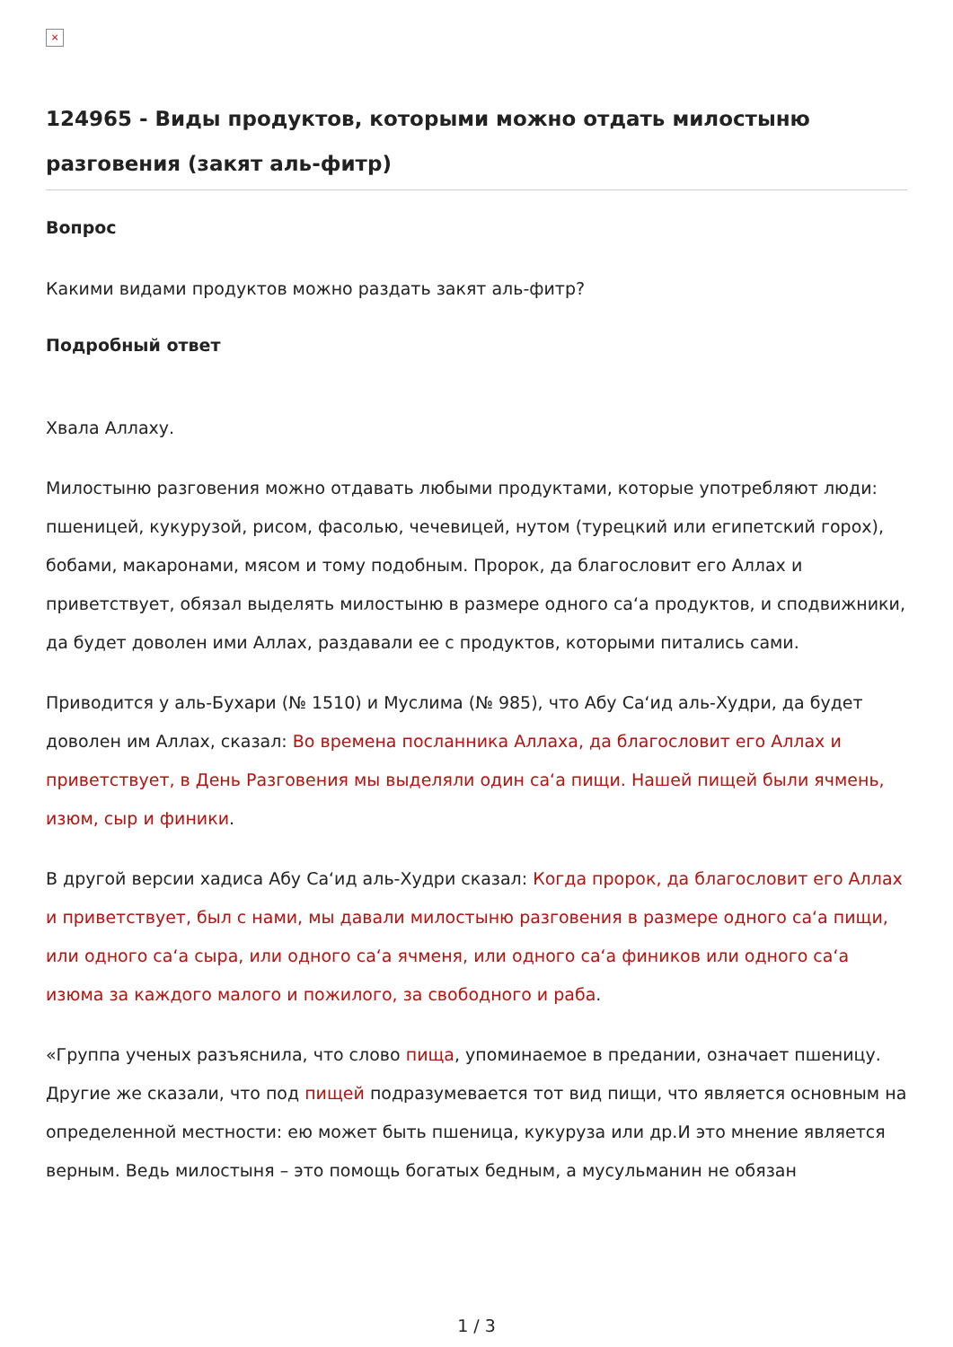×
124965 - Виды продуктов, которыми можно отдать милостыню разговения (закят аль-фитр)
Вопрос
Какими видами продуктов можно раздать закят аль-фитр?
Подробный ответ
Хвала Аллаху.
Милостыню разговения можно отдавать любыми продуктами, которые употребляют люди: пшеницей, кукурузой, рисом, фасолью, чечевицей, нутом (турецкий или египетский горох), бобами, макаронами, мясом и тому подобным. Пророк, да благословит его Аллах и приветствует, обязал выделять милостыню в размере одного саʻа продуктов, и сподвижники, да будет доволен ими Аллах, раздавали ее с продуктов, которыми питались сами.
Приводится у аль-Бухари (№ 1510) и Муслима (№ 985), что Абу Саʻид аль-Худри, да будет доволен им Аллах, сказал: Во времена посланника Аллаха, да благословит его Аллах и приветствует, в День Разговения мы выделяли один саʻа пищи. Нашей пищей были ячмень, изюм, сыр и финики.
В другой версии хадиса Абу Саʻид аль-Худри сказал: Когда пророк, да благословит его Аллах и приветствует, был с нами, мы давали милостыню разговения в размере одного саʻа пищи, или одного саʻа сыра, или одного саʻа ячменя, или одного саʻа фиников или одного саʻа изюма за каждого малого и пожилого, за свободного и раба.
«Группа ученых разъяснила, что слово пища, упоминаемое в предании, означает пшеницу. Другие же сказали, что под пищей подразумевается тот вид пищи, что является основным на определенной местности: ею может быть пшеница, кукуруза или др.И это мнение является верным. Ведь милостыня – это помощь богатых бедным, а мусульманин не обязан
1 / 3